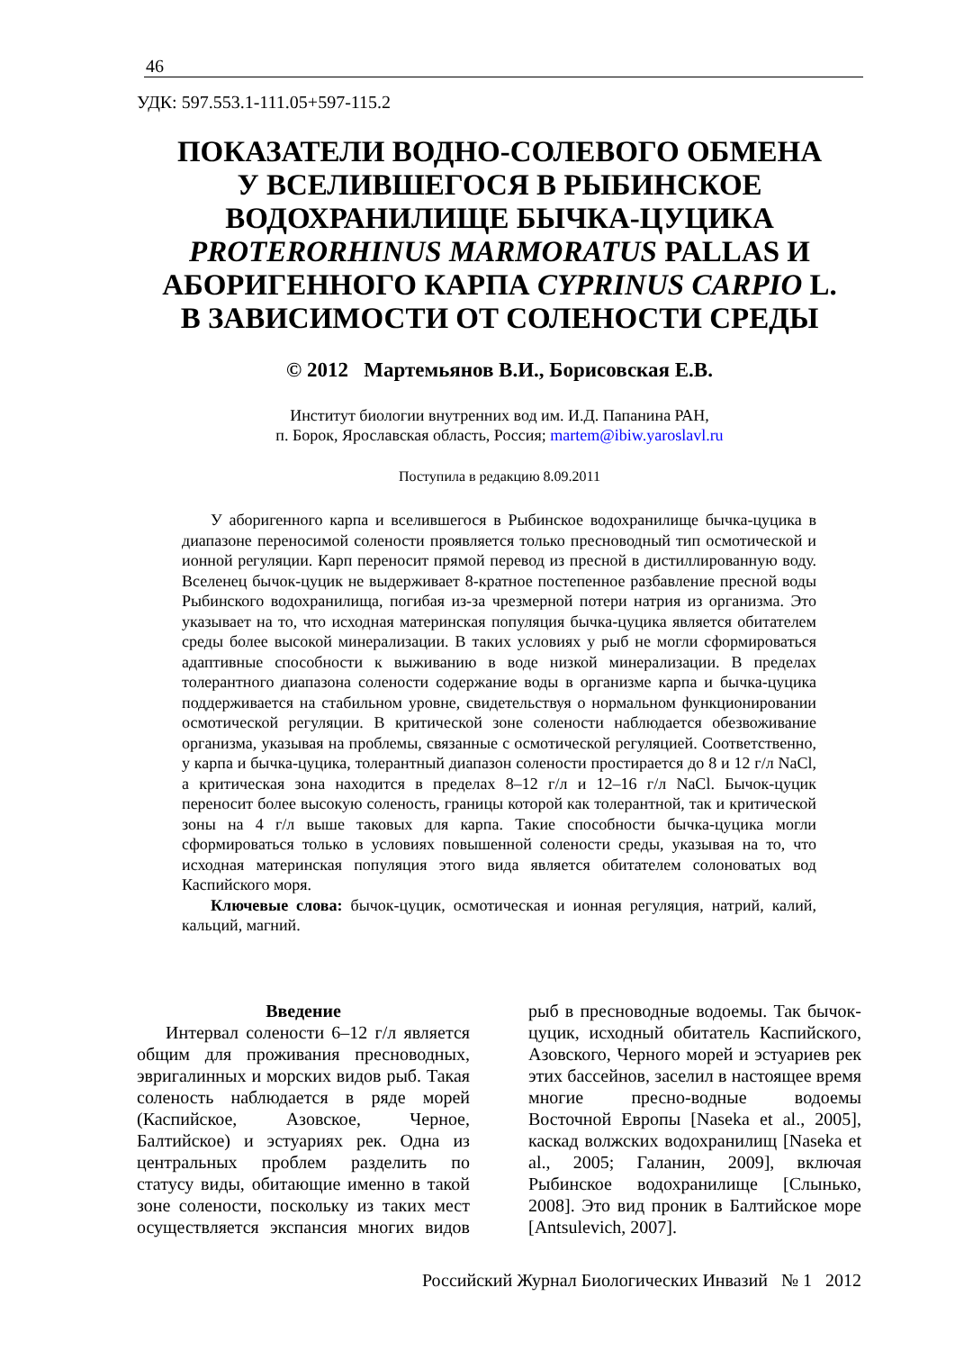46
УДК: 597.553.1-111.05+597-115.2
ПОКАЗАТЕЛИ ВОДНО-СОЛЕВОГО ОБМЕНА
У ВСЕЛИВШЕГОСЯ В РЫБИНСКОЕ
ВОДОХРАНИЛИЩЕ БЫЧКА-ЦУЦИКА
PROTERORHINUS MARMORATUS PALLAS И
АБОРИГЕННОГО КАРПА CYPRINUS CARPIO L.
В ЗАВИСИМОСТИ ОТ СОЛЕНОСТИ СРЕДЫ
© 2012 Мартемьянов В.И., Борисовская Е.В.
Институт биологии внутренних вод им. И.Д. Папанина РАН,
п. Борок, Ярославская область, Россия; martem@ibiw.yaroslavl.ru
Поступила в редакцию 8.09.2011
У аборигенного карпа и вселившегося в Рыбинское водохранилище бычка-цуцика в диапазоне переносимой солености проявляется только пресноводный тип осмотической и ионной регуляции. Карп переносит прямой перевод из пресной в дистиллированную воду. Вселенец бычок-цуцик не выдерживает 8-кратное постепенное разбавление пресной воды Рыбинского водохранилища, погибая из-за чрезмерной потери натрия из организма. Это указывает на то, что исходная материнская популяция бычка-цуцика является обитателем среды более высокой минерализации. В таких условиях у рыб не могли сформироваться адаптивные способности к выживанию в воде низкой минерализации. В пределах толерантного диапазона солености содержание воды в организме карпа и бычка-цуцика поддерживается на стабильном уровне, свидетельствуя о нормальном функционировании осмотической регуляции. В критической зоне солености наблюдается обезвоживание организма, указывая на проблемы, связанные с осмотической регуляцией. Соответственно, у карпа и бычка-цуцика, толерантный диапазон солености простирается до 8 и 12 г/л NaCl, а критическая зона находится в пределах 8–12 г/л и 12–16 г/л NaCl. Бычок-цуцик переносит более высокую соленость, границы которой как толерантной, так и критической зоны на 4 г/л выше таковых для карпа. Такие способности бычка-цуцика могли сформироваться только в условиях повышенной солености среды, указывая на то, что исходная материнская популяция этого вида является обитателем солоноватых вод Каспийского моря.
Ключевые слова: бычок-цуцик, осмотическая и ионная регуляция, натрий, калий, кальций, магний.
Введение
Интервал солености 6–12 г/л является общим для проживания пресноводных, эвригалинных и морских видов рыб. Такая соленость наблюдается в ряде морей (Каспийское, Азовское, Черное, Балтийское) и эстуариях рек. Одна из центральных проблем разделить по статусу виды, обитающие именно в такой зоне солености, поскольку из таких мест осуществляется экспансия многих видов рыб в пресноводные водоемы. Так бычок-цуцик, исходный обитатель Каспийского, Азовского, Черного морей и эстуариев рек этих бассейнов, заселил в настоящее время многие пресно-водные водоемы Восточной Европы [Naseka et al., 2005], каскад волжских водохранилищ [Naseka et al., 2005; Галанин, 2009], включая Рыбинское водохранилище [Слынько, 2008]. Это вид проник в Балтийское море [Antsulevich, 2007].
Российский Журнал Биологических Инвазий № 1 2012